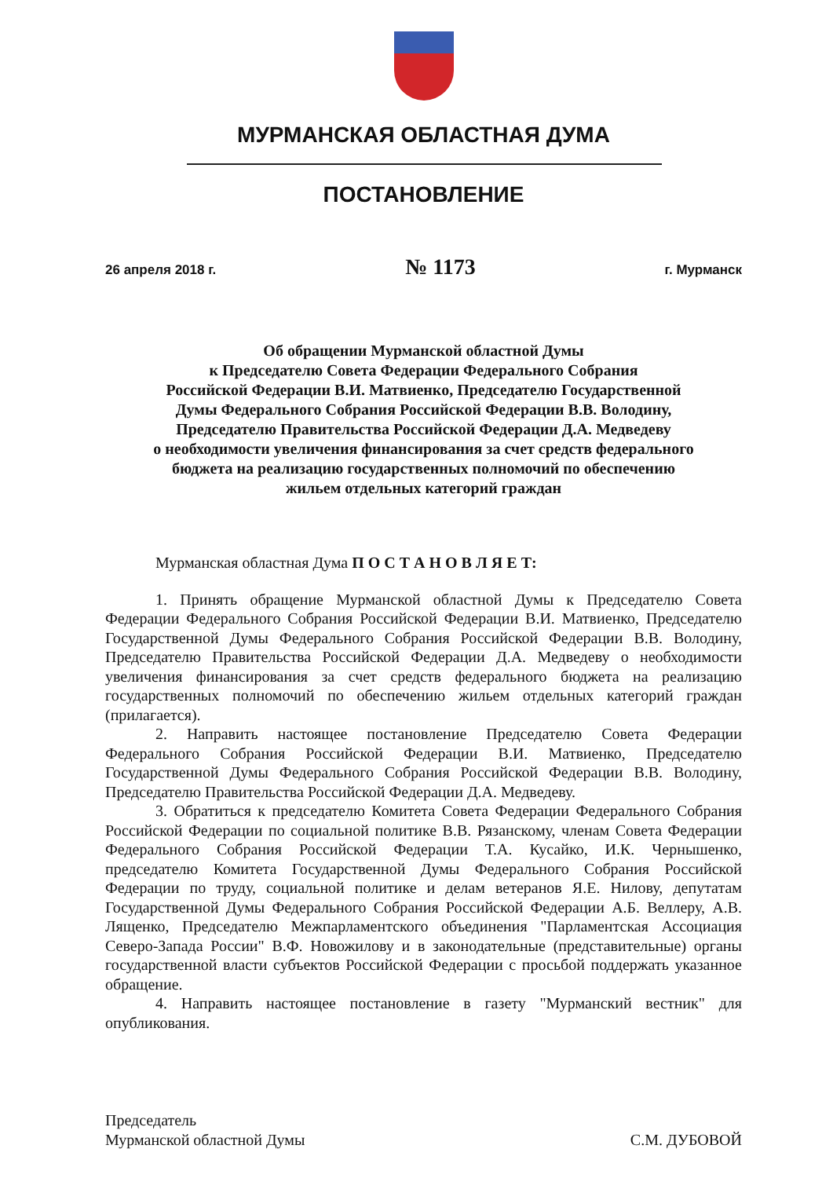МУРМАНСКАЯ ОБЛАСТНАЯ ДУМА
ПОСТАНОВЛЕНИЕ
26 апреля 2018 г. № 1173 г. Мурманск
Об обращении Мурманской областной Думы
к Председателю Совета Федерации Федерального Собрания
Российской Федерации В.И. Матвиенко, Председателю Государственной
Думы Федерального Собрания Российской Федерации В.В. Володину,
Председателю Правительства Российской Федерации Д.А. Медведеву
о необходимости увеличения финансирования за счет средств федерального
бюджета на реализацию государственных полномочий по обеспечению
жильем отдельных категорий граждан
Мурманская областная Дума П О С Т А Н О В Л Я Е Т:
1. Принять обращение Мурманской областной Думы к Председателю Совета Федерации Федерального Собрания Российской Федерации В.И. Матвиенко, Председателю Государственной Думы Федерального Собрания Российской Федерации В.В. Володину, Председателю Правительства Российской Федерации Д.А. Медведеву о необходимости увеличения финансирования за счет средств федерального бюджета на реализацию государственных полномочий по обеспечению жильем отдельных категорий граждан (прилагается).
2. Направить настоящее постановление Председателю Совета Федерации Федерального Собрания Российской Федерации В.И. Матвиенко, Председателю Государственной Думы Федерального Собрания Российской Федерации В.В. Володину, Председателю Правительства Российской Федерации Д.А. Медведеву.
3. Обратиться к председателю Комитета Совета Федерации Федерального Собрания Российской Федерации по социальной политике В.В. Рязанскому, членам Совета Федерации Федерального Собрания Российской Федерации Т.А. Кусайко, И.К. Чернышенко, председателю Комитета Государственной Думы Федерального Собрания Российской Федерации по труду, социальной политике и делам ветеранов Я.Е. Нилову, депутатам Государственной Думы Федерального Собрания Российской Федерации А.Б. Веллеру, А.В. Лященко, Председателю Межпарламентского объединения "Парламентская Ассоциация Северо-Запада России" В.Ф. Новожилову и в законодательные (представительные) органы государственной власти субъектов Российской Федерации с просьбой поддержать указанное обращение.
4. Направить настоящее постановление в газету "Мурманский вестник" для опубликования.
Председатель
Мурманской областной Думы
С.М. ДУБОВОЙ